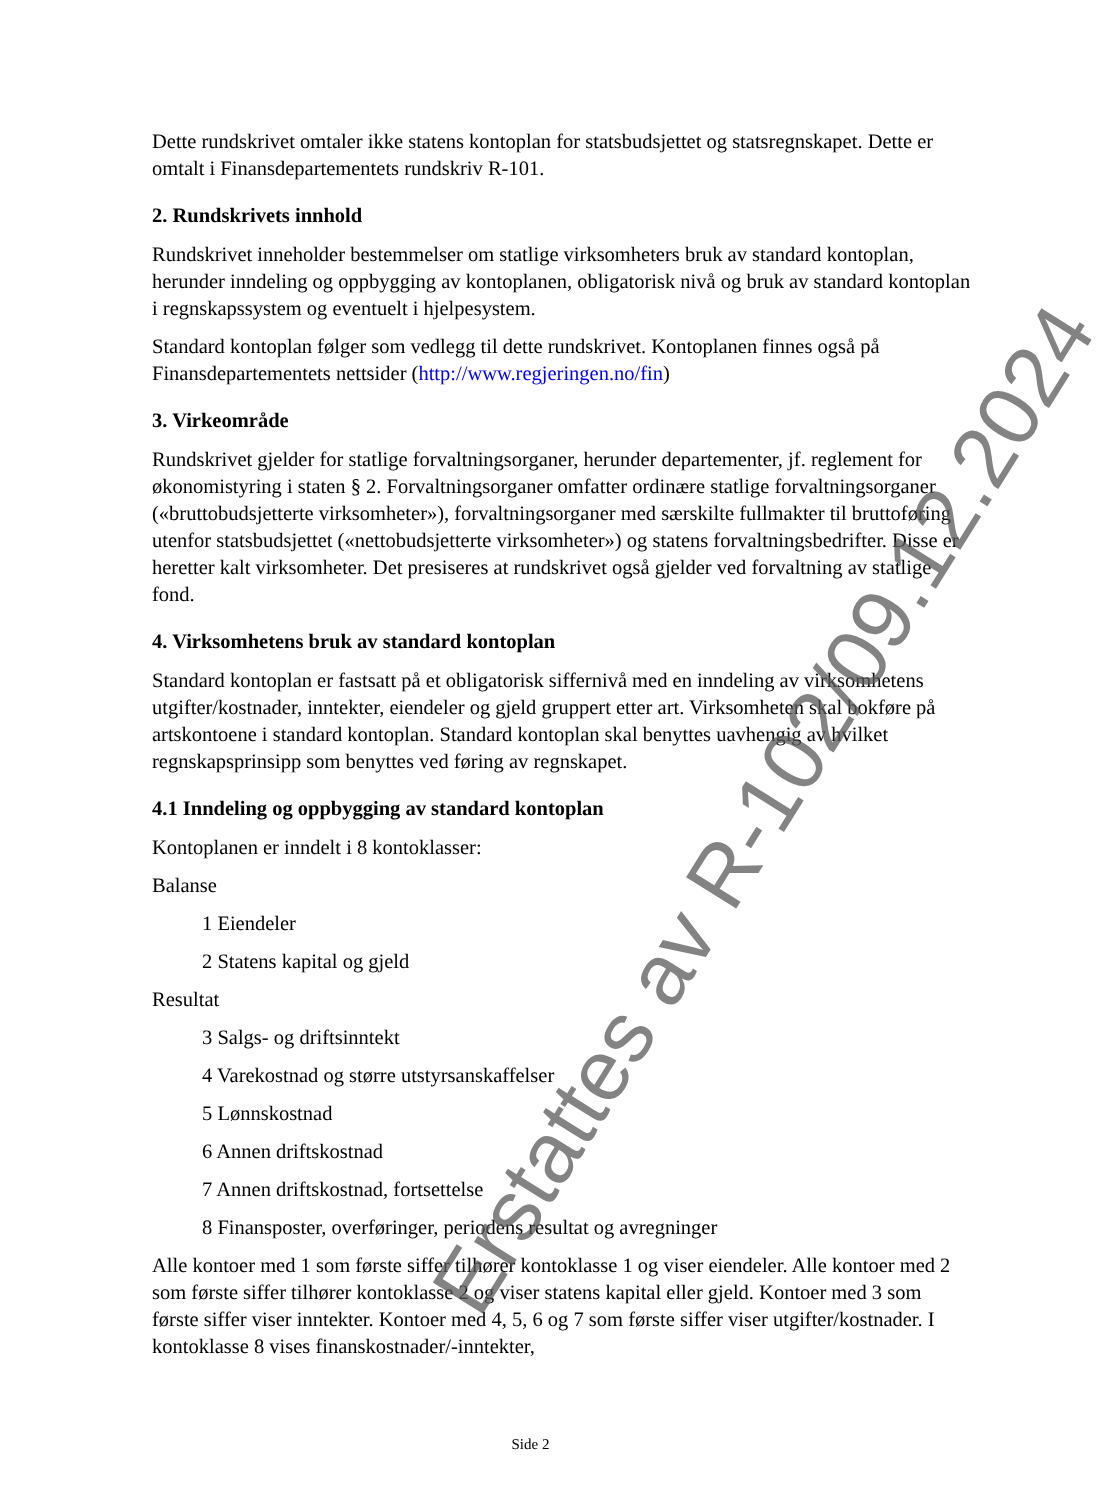Dette rundskrivet omtaler ikke statens kontoplan for statsbudsjettet og statsregnskapet. Dette er omtalt i Finansdepartementets rundskriv R-101.
2. Rundskrivets innhold
Rundskrivet inneholder bestemmelser om statlige virksomheters bruk av standard kontoplan, herunder inndeling og oppbygging av kontoplanen, obligatorisk nivå og bruk av standard kontoplan i regnskapssystem og eventuelt i hjelpesystem.
Standard kontoplan følger som vedlegg til dette rundskrivet. Kontoplanen finnes også på Finansdepartementets nettsider (http://www.regjeringen.no/fin)
3. Virkeområde
Rundskrivet gjelder for statlige forvaltningsorganer, herunder departementer, jf. reglement for økonomistyring i staten § 2. Forvaltningsorganer omfatter ordinære statlige forvaltningsorganer («bruttobudsjetterte virksomheter»), forvaltningsorganer med særskilte fullmakter til bruttoføring utenfor statsbudsjettet («nettobudsjetterte virksomheter») og statens forvaltningsbedrifter. Disse er heretter kalt virksomheter. Det presiseres at rundskrivet også gjelder ved forvaltning av statlige fond.
4. Virksomhetens bruk av standard kontoplan
Standard kontoplan er fastsatt på et obligatorisk siffernivå med en inndeling av virksomhetens utgifter/kostnader, inntekter, eiendeler og gjeld gruppert etter art. Virksomheten skal bokføre på artskontoene i standard kontoplan. Standard kontoplan skal benyttes uavhengig av hvilket regnskapsprinsipp som benyttes ved føring av regnskapet.
4.1 Inndeling og oppbygging av standard kontoplan
Kontoplanen er inndelt i 8 kontoklasser:
Balanse
1 Eiendeler
2 Statens kapital og gjeld
Resultat
3 Salgs- og driftsinntekt
4 Varekostnad og større utstyrsanskaffelser
5 Lønnskostnad
6 Annen driftskostnad
7 Annen driftskostnad, fortsettelse
8 Finansposter, overføringer, periodens resultat og avregninger
Alle kontoer med 1 som første siffer tilhører kontoklasse 1 og viser eiendeler. Alle kontoer med 2 som første siffer tilhører kontoklasse 2 og viser statens kapital eller gjeld. Kontoer med 3 som første siffer viser inntekter. Kontoer med 4, 5, 6 og 7 som første siffer viser utgifter/kostnader. I kontoklasse 8 vises finanskostnader/-inntekter,
Side 2
Erstattes av R-102/09.12.2024